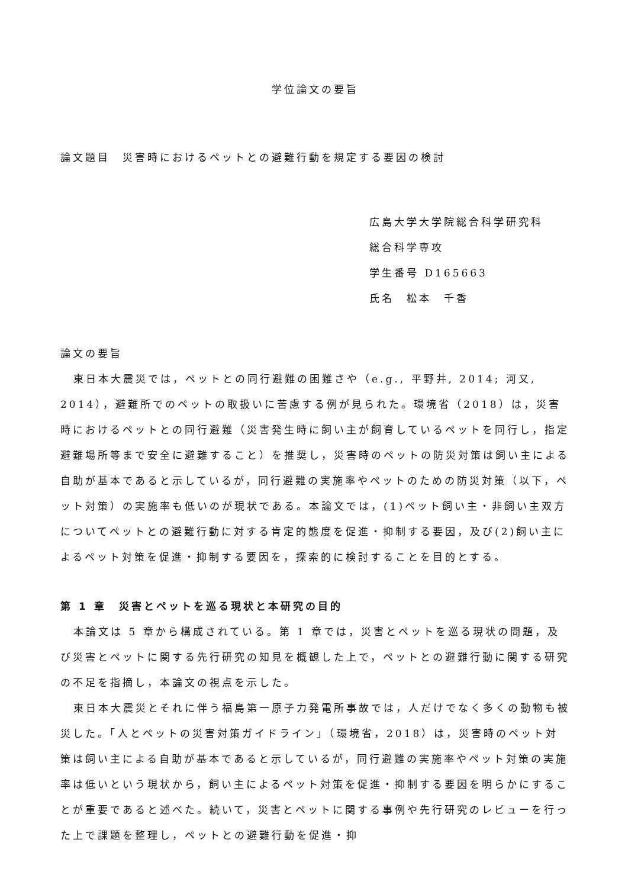学位論文の要旨
論文題目　災害時におけるペットとの避難行動を規定する要因の検討
広島大学大学院総合科学研究科
総合科学専攻
学生番号 D165663
氏名　松本　千香
論文の要旨
東日本大震災では，ペットとの同行避難の困難さや（e.g., 平野井, 2014; 河又, 2014），避難所でのペットの取扱いに苦慮する例が見られた。環境省（2018）は，災害時におけるペットとの同行避難（災害発生時に飼い主が飼育しているペットを同行し，指定避難場所等まで安全に避難すること）を推奨し，災害時のペットの防災対策は飼い主による自助が基本であると示しているが，同行避難の実施率やペットのための防災対策（以下，ペット対策）の実施率も低いのが現状である。本論文では，(1)ペット飼い主・非飼い主双方についてペットとの避難行動に対する肯定的態度を促進・抑制する要因，及び(2)飼い主によるペット対策を促進・抑制する要因を，探索的に検討することを目的とする。
第 1 章　災害とペットを巡る現状と本研究の目的
本論文は 5 章から構成されている。第 1 章では，災害とペットを巡る現状の問題，及び災害とペットに関する先行研究の知見を概観した上で，ペットとの避難行動に関する研究の不足を指摘し，本論文の視点を示した。
東日本大震災とそれに伴う福島第一原子力発電所事故では，人だけでなく多くの動物も被災した。「人とペットの災害対策ガイドライン」（環境省，2018）は，災害時のペット対策は飼い主による自助が基本であると示しているが，同行避難の実施率やペット対策の実施率は低いという現状から，飼い主によるペット対策を促進・抑制する要因を明らかにすることが重要であると述べた。続いて，災害とペットに関する事例や先行研究のレビューを行った上で課題を整理し，ペットとの避難行動を促進・抑